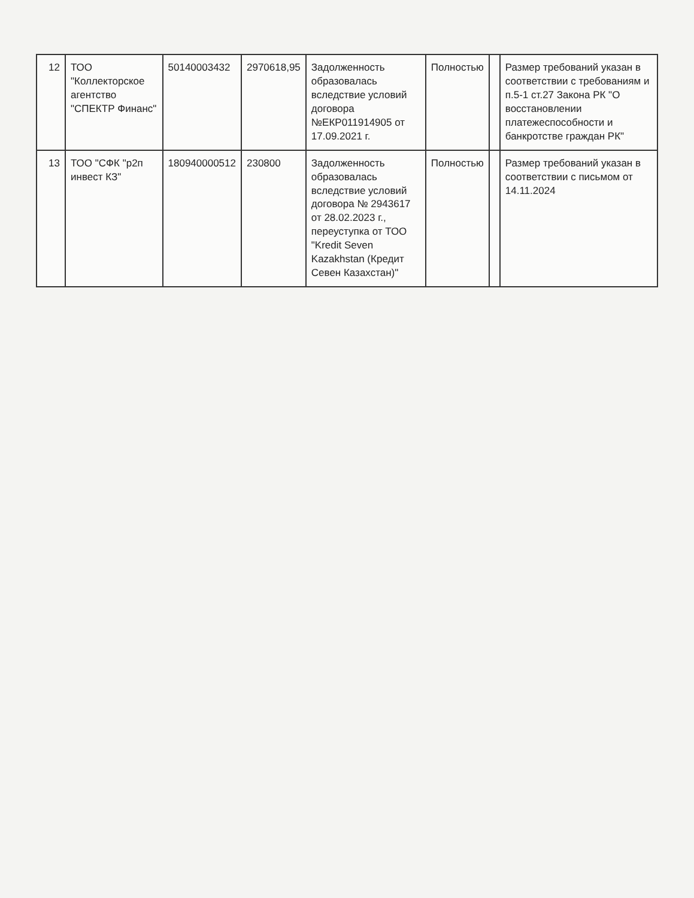| 12 | ТОО "Коллекторское агентство "СПЕКТР Финанс" | 50140003432 | 2970618,95 | Задолженность образовалась вследствие условий договора №ЕКР011914905 от 17.09.2021 г. | Полностью | | Размер требований указан в соответствии с требованиям и п.5-1 ст.27 Закона РК "О восстановлении платежеспособности и банкротстве граждан РК" |
| 13 | ТОО "СФК "р2п инвест КЗ" | 180940000512 | 230800 | Задолженность образовалась вследствие условий договора № 2943617 от 28.02.2023 г., переуступка от ТОО "Kredit Seven Kazakhstan (Кредит Севен Казахстан)" | Полностью | | Размер требований указан в соответствии с письмом от 14.11.2024 |